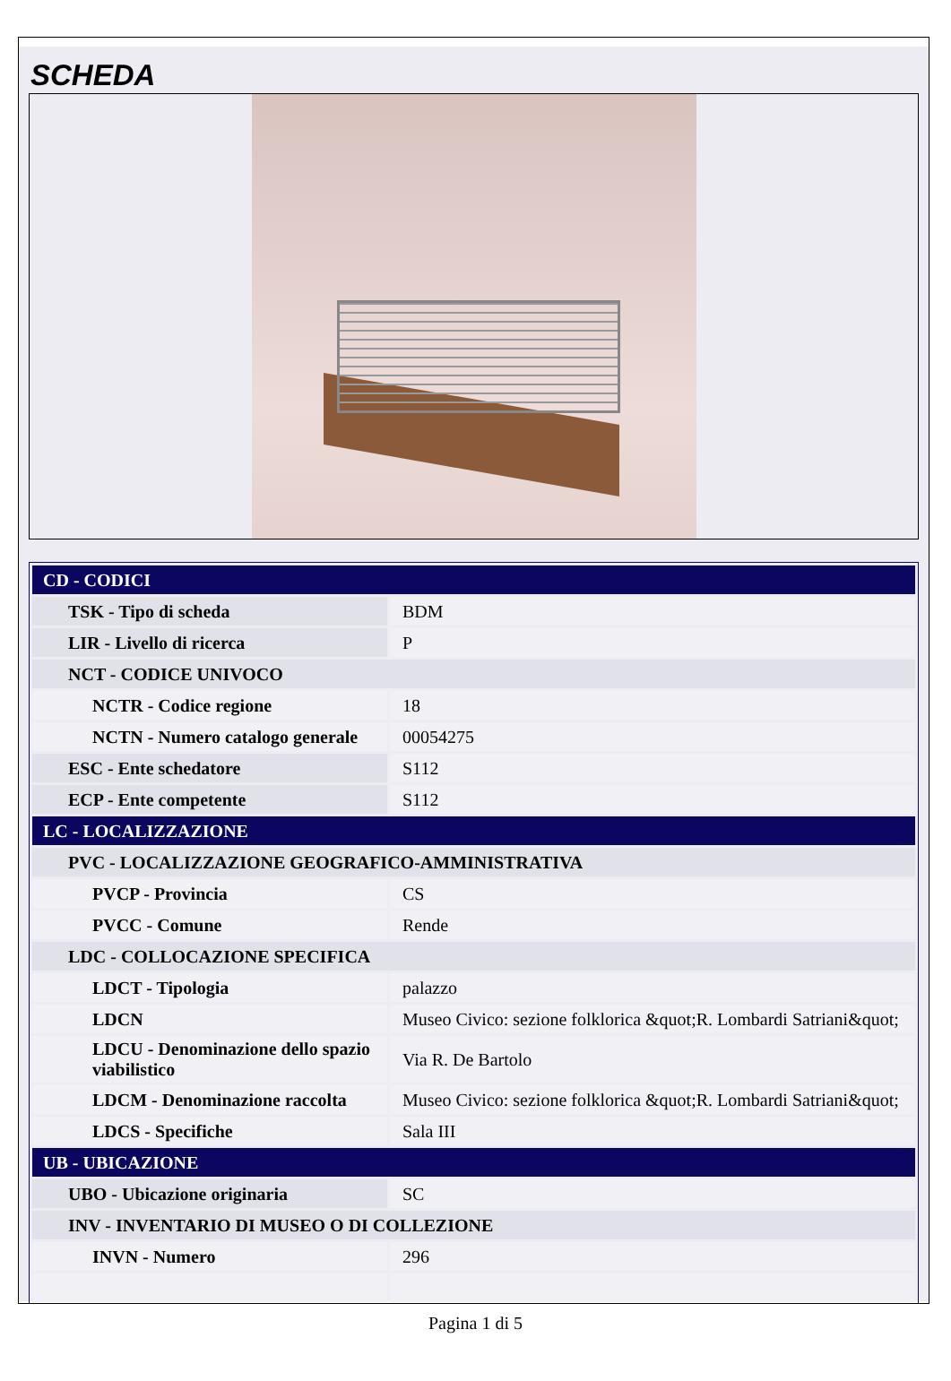SCHEDA
| CD - CODICI | |
| TSK - Tipo di scheda | BDM |
| LIR - Livello di ricerca | P |
| NCT - CODICE UNIVOCO | |
| NCTR - Codice regione | 18 |
| NCTN - Numero catalogo generale | 00054275 |
| ESC - Ente schedatore | S112 |
| ECP - Ente competente | S112 |
| LC - LOCALIZZAZIONE | |
| PVC - LOCALIZZAZIONE GEOGRAFICO-AMMINISTRATIVA | |
| PVCP - Provincia | CS |
| PVCC - Comune | Rende |
| LDC - COLLOCAZIONE SPECIFICA | |
| LDCT - Tipologia | palazzo |
| LDCN | Museo Civico: sezione folklorica &quot;R. Lombardi Satriani&quot; |
| LDCU - Denominazione dello spazio viabilistico | Via R. De Bartolo |
| LDCM - Denominazione raccolta | Museo Civico: sezione folklorica &quot;R. Lombardi Satriani&quot; |
| LDCS - Specifiche | Sala III |
| UB - UBICAZIONE | |
| UBO - Ubicazione originaria | SC |
| INV - INVENTARIO DI MUSEO O DI COLLEZIONE | |
| INVN - Numero | 296 |
Pagina 1 di 5